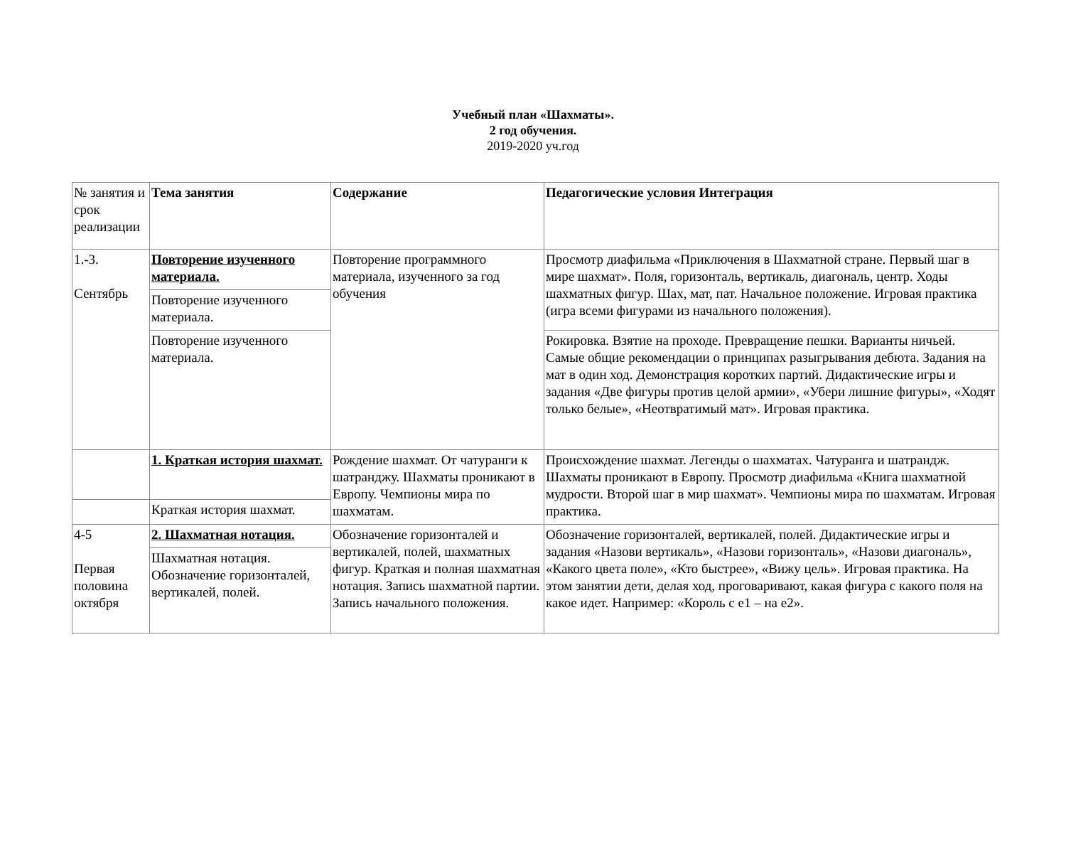Учебный план «Шахматы».
2 год обучения.
2019-2020 уч.год
| № занятия и срок реализации | Тема занятия | Содержание | Педагогические условия Интеграция |
| 1.-3. Сентябрь | Повторение изученного материала. | Повторение программного материала, изученного за год обучения | Просмотр диафильма «Приключения в Шахматной стране. Первый шаг в мире шахмат». Поля, горизонталь, вертикаль, диагональ, центр. Ходы шахматных фигур. Шах, мат, пат. Начальное положение. Игровая практика (игра всеми фигурами из начального положения). |
| | Повторение изученного материала. | | |
| | Повторение изученного материала. | | Рокировка. Взятие на проходе. Превращение пешки. Варианты ничьей. Самые общие рекомендации о принципах разыгрывания дебюта. Задания на мат в один ход. Демонстрация коротких партий. Дидактические игры и задания «Две фигуры против целой армии», «Убери лишние фигуры», «Ходят только белые», «Неотвратимый мат». Игровая практика. |
| | 1. Краткая история шахмат. | Рождение шахмат. От чатуранги к шатранджу. Шахматы проникают в Европу. Чемпионы мира по шахматам. | Происхождение шахмат. Легенды о шахматах. Чатуранга и шатрандж. Шахматы проникают в Европу. Просмотр диафильма «Книга шахматной мудрости. Второй шаг в мир шахмат». Чемпионы мира по шахматам. Игровая практика. |
| | Краткая история шахмат. | | |
| 4-5 Первая половина октября | 2. Шахматная нотация. | Обозначение горизонталей и вертикалей, полей, шахматных фигур. Краткая и полная шахматная нотация. Запись шахматной партии. Запись начального положения. | Обозначение горизонталей, вертикалей, полей. Дидактические игры и задания «Назови вертикаль», «Назови горизонталь», «Назови диагональ», «Какого цвета поле», «Кто быстрее», «Вижу цель». Игровая практика. На этом занятии дети, делая ход, проговаривают, какая фигура с какого поля на какое идет. Например: «Король с е1 – на е2». |
| | Шахматная нотация. Обозначение горизонталей, вертикалей, полей. | | |